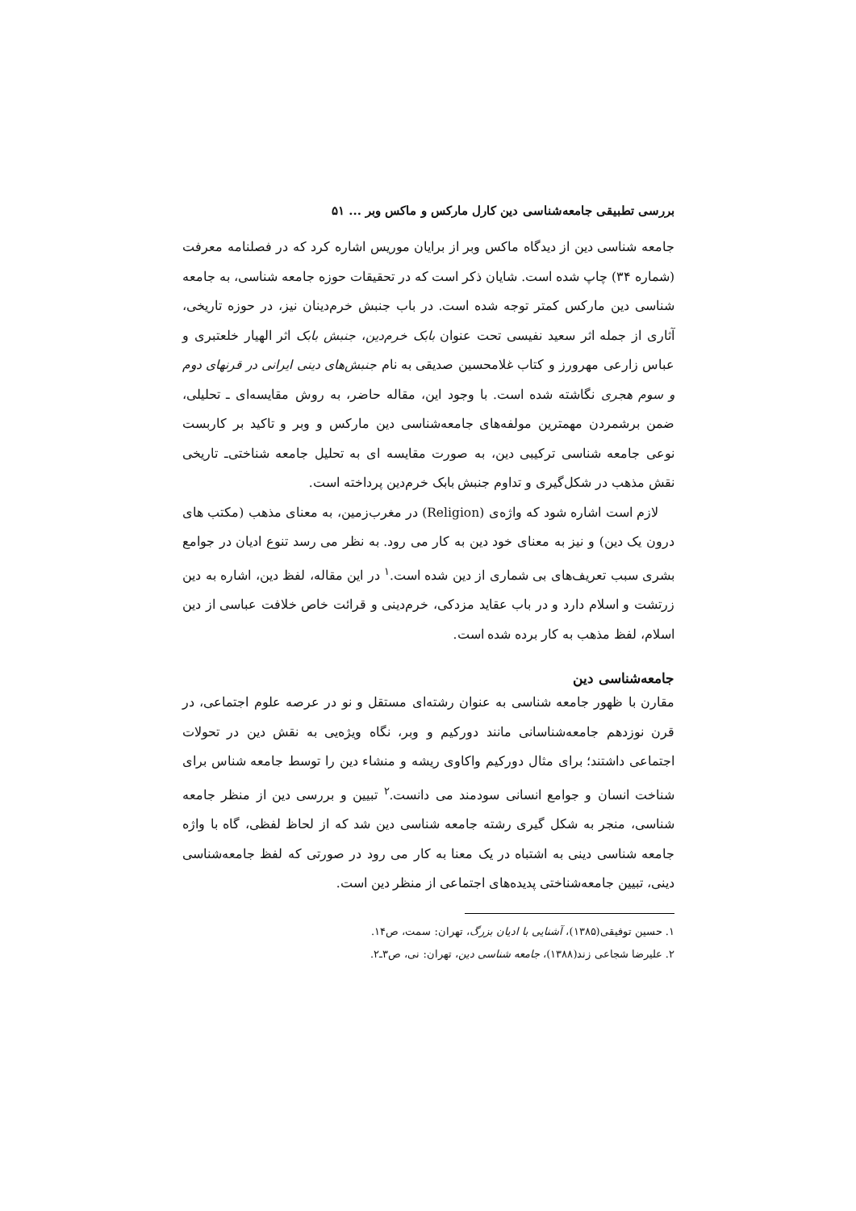بررسی تطبیقی جامعه‌شناسی دین کارل مارکس و ماکس وبر ... ۵۱
جامعه شناسی دین از دیدگاه ماکس وبر از برایان موریس اشاره کرد که در فصلنامه معرفت (شماره ۳۴) چاپ شده است. شایان ذکر است که در تحقیقات حوزه جامعه شناسی، به جامعه شناسی دین مارکس کمتر توجه شده است. در باب جنبش خرم‌دینان نیز، در حوزه تاریخی، آثاری از جمله اثر سعید نفیسی تحت عنوان بابک خرم‌دین، جنبش بابک اثر الهیار خلعتبری و عباس زارعی مهرورز و کتاب غلامحسین صدیقی به نام جنبش‌های دینی ایرانی در قرنهای دوم و سوم هجری نگاشته شده است. با وجود این، مقاله حاضر، به روش مقایسه‌ای ـ تحلیلی، ضمن برشمردن مهمترین مولفه‌های جامعه‌شناسی دین مارکس و وبر و تاکید بر کاربست نوعی جامعه شناسی ترکیبی دین، به صورت مقایسه ای به تحلیل جامعه شناختی‌ـ تاریخی نقش مذهب در شکل‌گیری و تداوم جنبش بابک خرم‌دین پرداخته است.
لازم است اشاره شود که واژه‌ی (Religion) در مغرب‌زمین، به معنای مذهب (مکتب های درون یک دین) و نیز به معنای خود دین به کار می رود. به نظر می رسد تنوع ادیان در جوامع بشری سبب تعریف‌های بی شماری از دین شده است.<sup>۱</sup> در این مقاله، لفظ دین، اشاره به دین زرتشت و اسلام دارد و در باب عقاید مزدکی، خرم‌دینی و قرائت خاص خلافت عباسی از دین اسلام، لفظ مذهب به کار برده شده است.
جامعه‌شناسی دین
مقارن با ظهور جامعه شناسی به عنوان رشته‌ای مستقل و نو در عرصه علوم اجتماعی، در قرن نوزدهم جامعه‌شناسانی مانند دورکیم و وبر، نگاه ویژه‌یی به نقش دین در تحولات اجتماعی داشتند؛ برای مثال دورکیم واکاوی ریشه و منشاء دین را توسط جامعه شناس برای شناخت انسان و جوامع انسانی سودمند می دانست.<sup>۲</sup> تبیین و بررسی دین از منظر جامعه شناسی، منجر به شکل گیری رشته جامعه شناسی دین شد که از لحاظ لفظی، گاه با واژه جامعه شناسی دینی به اشتباه در یک معنا به کار می رود در صورتی که لفظ جامعه‌شناسی دینی، تبیین جامعه‌شناختی پدیده‌های اجتماعی از منظر دین است.
۱. حسین توفیقی(۱۳۸۵)، آشنایی با ادیان بزرگ، تهران: سمت، ص۱۴.
۲. علیرضا شجاعی زند(۱۳۸۸)، جامعه شناسی دین، تهران: نی، ص۳ـ۲.